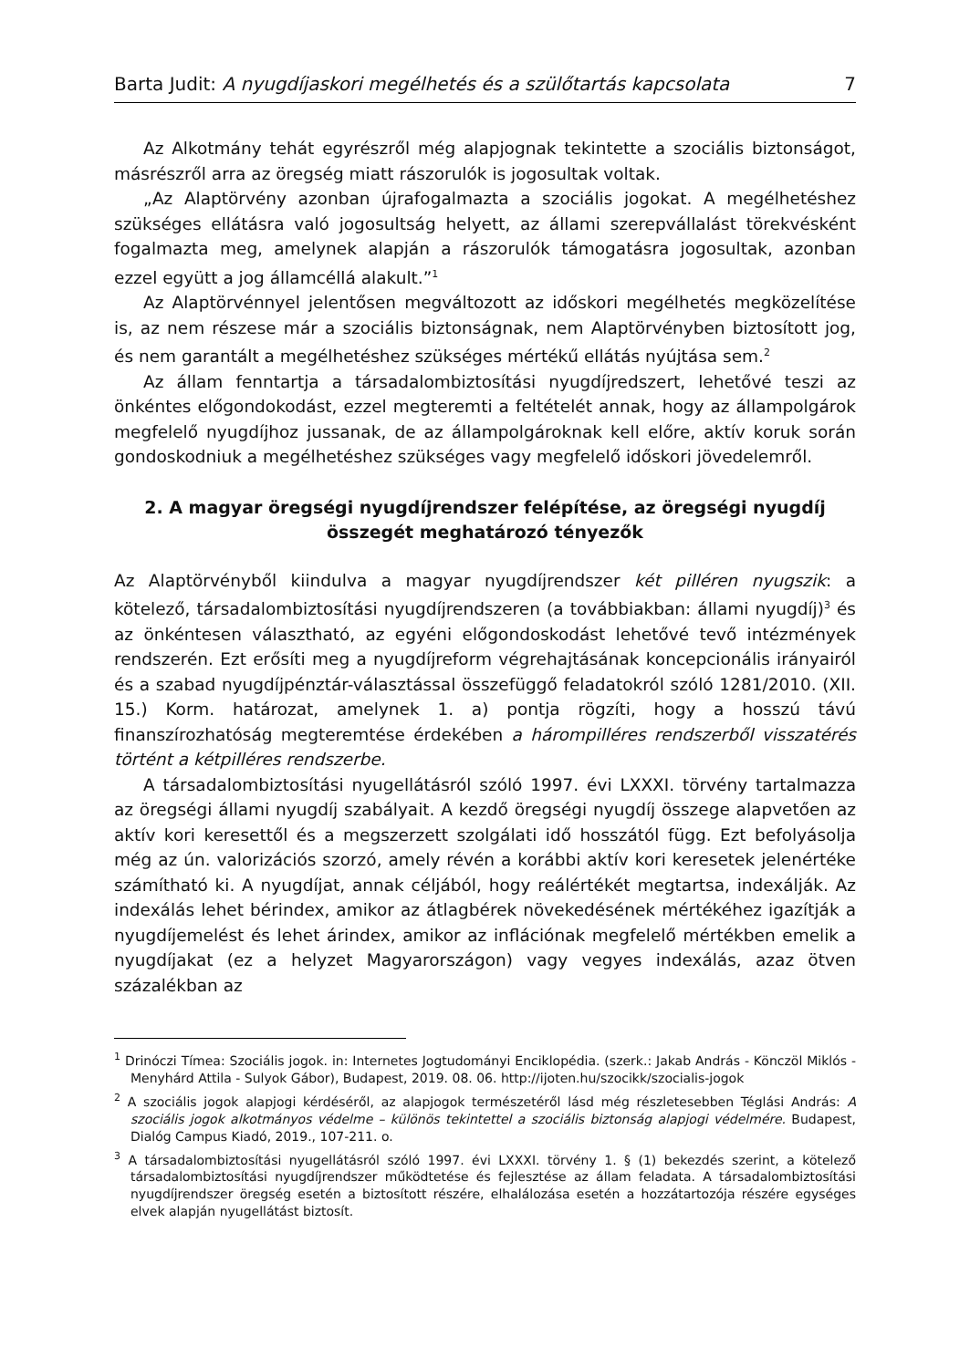Barta Judit: A nyugdíjaskori megélhetés és a szülőtartás kapcsolata 7
Az Alkotmány tehát egyrészről még alapjognak tekintette a szociális biztonságot, másrészről arra az öregség miatt rászorulók is jogosultak voltak.
„Az Alaptörvény azonban újrafogalmazta a szociális jogokat. A megélhetéshez szükséges ellátásra való jogosultság helyett, az állami szerepvállalást törekvésként fogalmazta meg, amelynek alapján a rászorulók támogatásra jogosultak, azonban ezzel együtt a jog államcéllá alakult.”<sup>1</sup>
Az Alaptörvénnyel jelentősen megváltozott az időskori megélhetés megközelítése is, az nem részese már a szociális biztonságnak, nem Alaptörvényben biztosított jog, és nem garantált a megélhetéshez szükséges mértékű ellátás nyújtása sem.<sup>2</sup>
Az állam fenntartja a társadalombiztosítási nyugdíjredszert, lehetővé teszi az önkéntes előgondokodást, ezzel megteremti a feltételét annak, hogy az állampolgárok megfelelő nyugdíjhoz jussanak, de az állampolgároknak kell előre, aktív koruk során gondoskodniuk a megélhetéshez szükséges vagy megfelelő időskori jövedelemről.
2. A magyar öregségi nyugdíjrendszer felépítése, az öregségi nyugdíj összegét meghatározó tényezők
Az Alaptörvényből kiindulva a magyar nyugdíjrendszer két pilléren nyugszik: a kötelező, társadalombiztosítási nyugdíjrendszeren (a továbbiakban: állami nyugdíj)<sup>3</sup> és az önkéntesen választható, az egyéni előgondoskodást lehetővé tevő intézmények rendszerén. Ezt erősíti meg a nyugdíjreform végrehajtásának koncepcionális irányairól és a szabad nyugdíjpénztár-választással összefüggő feladatokról szóló 1281/2010. (XII. 15.) Korm. határozat, amelynek 1. a) pontja rögzíti, hogy a hosszú távú finanszírozhatóság megteremtése érdekében a hárompilléres rendszerből visszatérés történt a kétpilléres rendszerbe.
A társadalombiztosítási nyugellátásról szóló 1997. évi LXXXI. törvény tartalmazza az öregségi állami nyugdíj szabályait. A kezdő öregségi nyugdíj összege alapvetően az aktív kori keresettől és a megszerzett szolgálati idő hosszától függ. Ezt befolyásolja még az ún. valorizációs szorzó, amely révén a korábbi aktív kori keresetek jelenértéke számítható ki. A nyugdíjat, annak céljából, hogy reálértékét megtartsa, indexálják. Az indexálás lehet bérindex, amikor az átlagbérek növekedésének mértékéhez igazítják a nyugdíjemelést és lehet árindex, amikor az inflációnak megfelelő mértékben emelik a nyugdíjakat (ez a helyzet Magyarországon) vagy vegyes indexálás, azaz ötven százalékban az
<sup>1</sup> Drinóczi Tímea: Szociális jogok. in: Internetes Jogtudományi Enciklopédia. (szerk.: Jakab András - Könczöl Miklós - Menyhárd Attila - Sulyok Gábor), Budapest, 2019. 08. 06. http://ijoten.hu/szocikk/szocialis-jogok
<sup>2</sup> A szociális jogok alapjogi kérdéséről, az alapjogok természetéről lásd még részletesebben Téglási András: A szociális jogok alkotmányos védelme – különös tekintettel a szociális biztonság alapjogi védelmére. Budapest, Dialóg Campus Kiadó, 2019., 107-211. o.
<sup>3</sup> A társadalombiztosítási nyugellátásról szóló 1997. évi LXXXI. törvény 1. § (1) bekezdés szerint, a kötelező társadalombiztosítási nyugdíjrendszer működtetése és fejlesztése az állam feladata. A társadalombiztosítási nyugdíjrendszer öregség esetén a biztosított részére, elhalálozása esetén a hozzátartozója részére egységes elvek alapján nyugellátást biztosít.